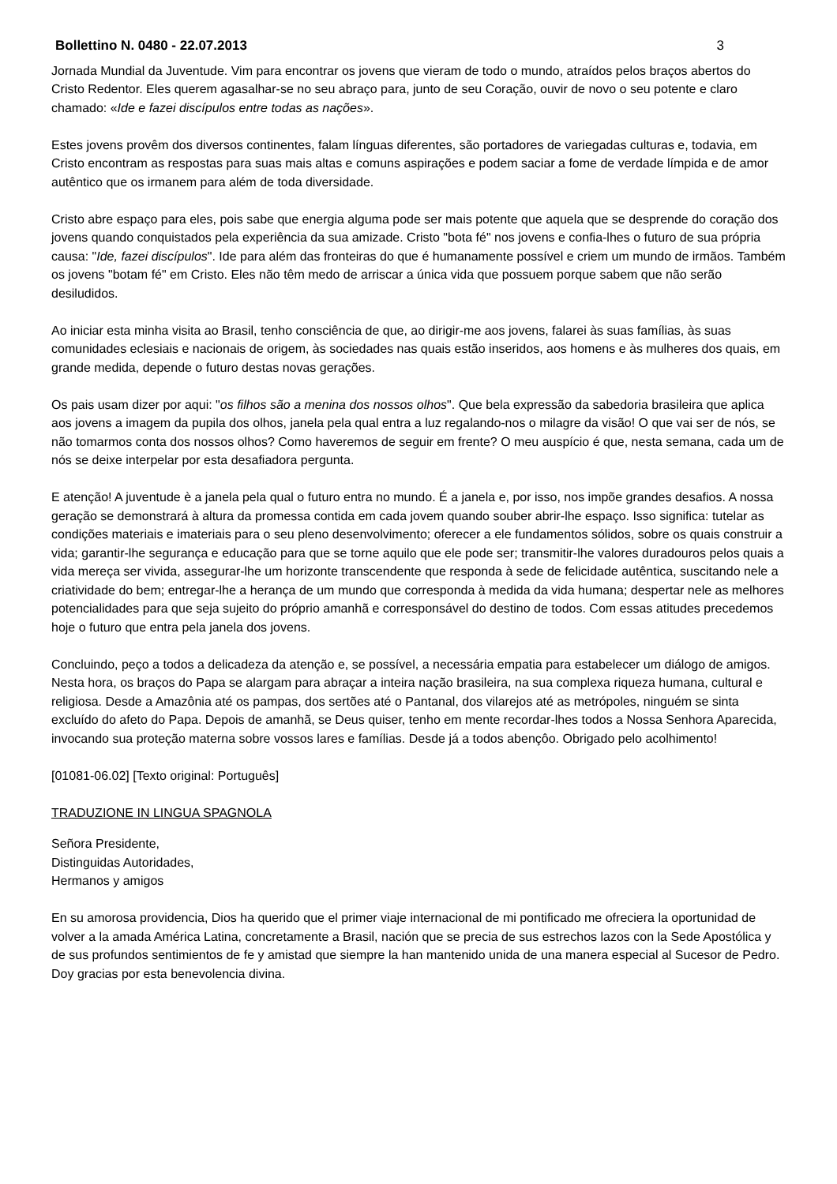Bollettino N. 0480 - 22.07.2013 3
Jornada Mundial da Juventude. Vim para encontrar os jovens que vieram de todo o mundo, atraídos pelos braços abertos do Cristo Redentor. Eles querem agasalhar-se no seu abraço para, junto de seu Coração, ouvir de novo o seu potente e claro chamado: «Ide e fazei discípulos entre todas as nações».
Estes jovens provêm dos diversos continentes, falam línguas diferentes, são portadores de variegadas culturas e, todavia, em Cristo encontram as respostas para suas mais altas e comuns aspirações e podem saciar a fome de verdade límpida e de amor autêntico que os irmanem para além de toda diversidade.
Cristo abre espaço para eles, pois sabe que energia alguma pode ser mais potente que aquela que se desprende do coração dos jovens quando conquistados pela experiência da sua amizade. Cristo "bota fé" nos jovens e confia-lhes o futuro de sua própria causa: "Ide, fazei discípulos". Ide para além das fronteiras do que é humanamente possível e criem um mundo de irmãos. Também os jovens "botam fé" em Cristo. Eles não têm medo de arriscar a única vida que possuem porque sabem que não serão desiludidos.
Ao iniciar esta minha visita ao Brasil, tenho consciência de que, ao dirigir-me aos jovens, falarei às suas famílias, às suas comunidades eclesiais e nacionais de origem, às sociedades nas quais estão inseridos, aos homens e às mulheres dos quais, em grande medida, depende o futuro destas novas gerações.
Os pais usam dizer por aqui: "os filhos são a menina dos nossos olhos". Que bela expressão da sabedoria brasileira que aplica aos jovens a imagem da pupila dos olhos, janela pela qual entra a luz regalando-nos o milagre da visão! O que vai ser de nós, se não tomarmos conta dos nossos olhos? Como haveremos de seguir em frente? O meu auspício é que, nesta semana, cada um de nós se deixe interpelar por esta desafiadora pergunta.
E atenção! A juventude è a janela pela qual o futuro entra no mundo. É a janela e, por isso, nos impõe grandes desafios. A nossa geração se demonstrará à altura da promessa contida em cada jovem quando souber abrir-lhe espaço. Isso significa: tutelar as condições materiais e imateriais para o seu pleno desenvolvimento; oferecer a ele fundamentos sólidos, sobre os quais construir a vida; garantir-lhe segurança e educação para que se torne aquilo que ele pode ser; transmitir-lhe valores duradouros pelos quais a vida mereça ser vivida, assegurar-lhe um horizonte transcendente que responda à sede de felicidade autêntica, suscitando nele a criatividade do bem; entregar-lhe a herança de um mundo que corresponda à medida da vida humana; despertar nele as melhores potencialidades para que seja sujeito do próprio amanhã e corresponsável do destino de todos. Com essas atitudes precedemos hoje o futuro que entra pela janela dos jovens.
Concluindo, peço a todos a delicadeza da atenção e, se possível, a necessária empatia para estabelecer um diálogo de amigos. Nesta hora, os braços do Papa se alargam para abraçar a inteira nação brasileira, na sua complexa riqueza humana, cultural e religiosa. Desde a Amazônia até os pampas, dos sertões até o Pantanal, dos vilarejos até as metrópoles, ninguém se sinta excluído do afeto do Papa. Depois de amanhã, se Deus quiser, tenho em mente recordar-lhes todos a Nossa Senhora Aparecida, invocando sua proteção materna sobre vossos lares e famílias. Desde já a todos abençôo. Obrigado pelo acolhimento!
[01081-06.02] [Texto original: Português]
TRADUZIONE IN LINGUA SPAGNOLA
Señora Presidente,
Distinguidas Autoridades,
Hermanos y amigos
En su amorosa providencia, Dios ha querido que el primer viaje internacional de mi pontificado me ofreciera la oportunidad de volver a la amada América Latina, concretamente a Brasil, nación que se precia de sus estrechos lazos con la Sede Apostólica y de sus profundos sentimientos de fe y amistad que siempre la han mantenido unida de una manera especial al Sucesor de Pedro. Doy gracias por esta benevolencia divina.